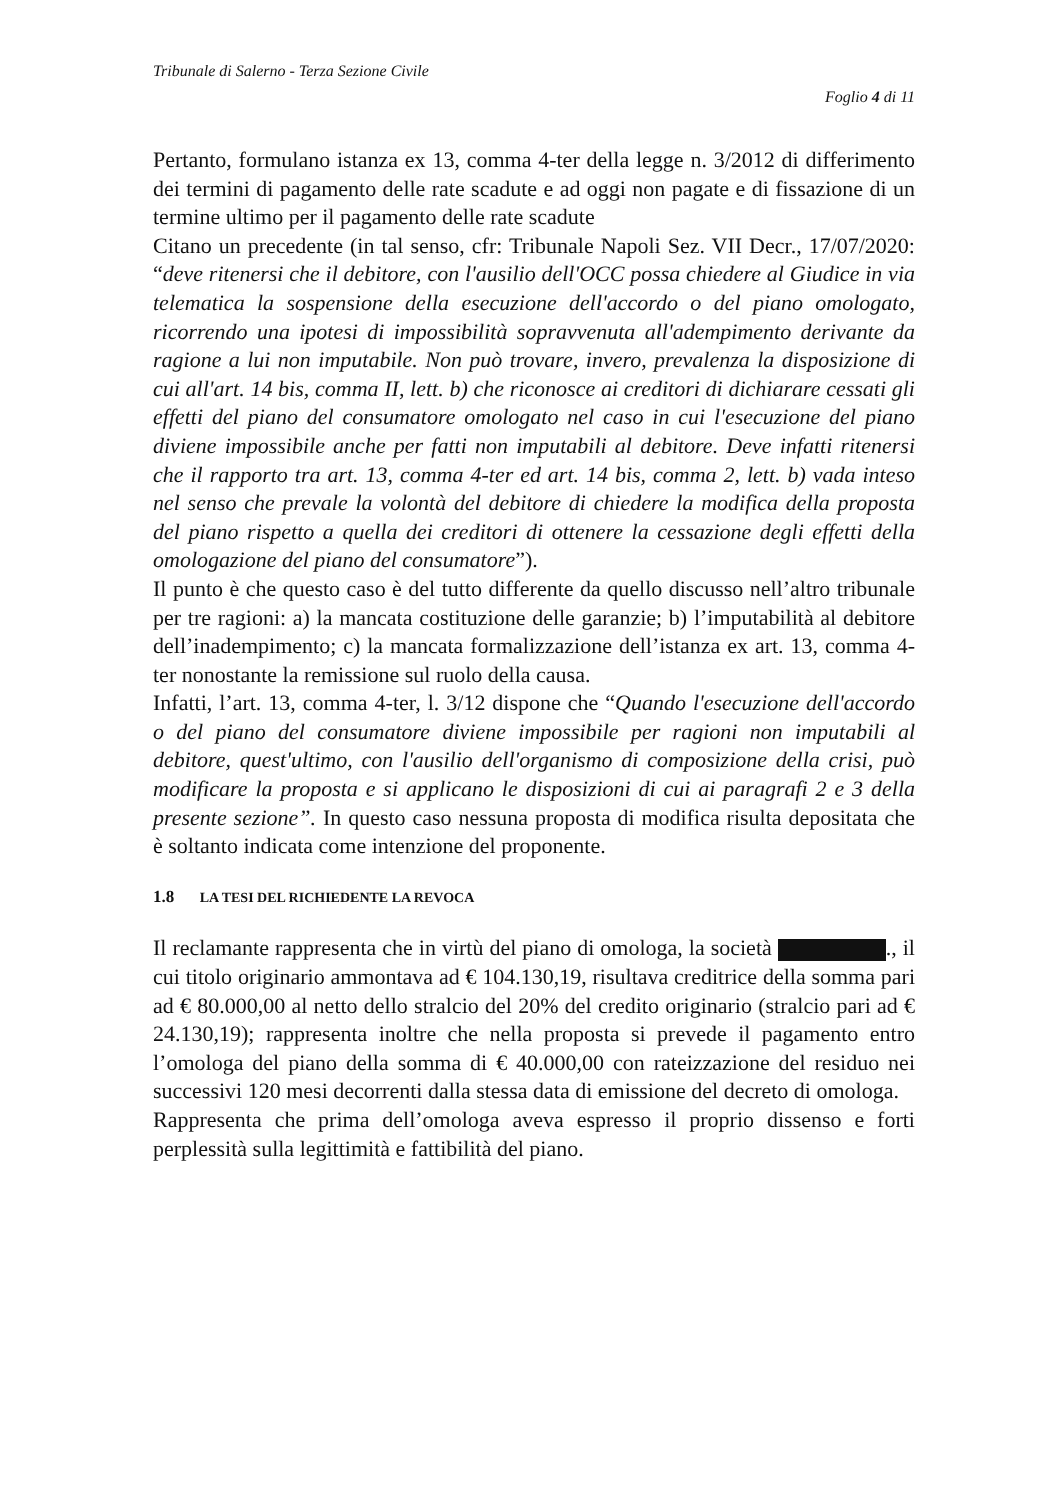Tribunale di Salerno - Terza Sezione Civile
Foglio 4 di 11
Pertanto, formulano istanza ex 13, comma 4-ter della legge n. 3/2012 di differimento dei termini di pagamento delle rate scadute e ad oggi non pagate e di fissazione di un termine ultimo per il pagamento delle rate scadute
Citano un precedente (in tal senso, cfr: Tribunale Napoli Sez. VII Decr., 17/07/2020: “deve ritenersi che il debitore, con l'ausilio dell'OCC possa chiedere al Giudice in via telematica la sospensione della esecuzione dell'accordo o del piano omologato, ricorrendo una ipotesi di impossibilità sopravvenuta all'adempimento derivante da ragione a lui non imputabile. Non può trovare, invero, prevalenza la disposizione di cui all'art. 14 bis, comma II, lett. b) che riconosce ai creditori di dichiarare cessati gli effetti del piano del consumatore omologato nel caso in cui l'esecuzione del piano diviene impossibile anche per fatti non imputabili al debitore. Deve infatti ritenersi che il rapporto tra art. 13, comma 4-ter ed art. 14 bis, comma 2, lett. b) vada inteso nel senso che prevale la volontà del debitore di chiedere la modifica della proposta del piano rispetto a quella dei creditori di ottenere la cessazione degli effetti della omologazione del piano del consumatore”).
Il punto è che questo caso è del tutto differente da quello discusso nell’altro tribunale per tre ragioni: a) la mancata costituzione delle garanzie; b) l’imputabilità al debitore dell’inadempimento; c) la mancata formalizzazione dell’istanza ex art. 13, comma 4-ter nonostante la remissione sul ruolo della causa.
Infatti, l’art. 13, comma 4-ter, l. 3/12 dispone che “Quando l'esecuzione dell'accordo o del piano del consumatore diviene impossibile per ragioni non imputabili al debitore, quest'ultimo, con l'ausilio dell'organismo di composizione della crisi, può modificare la proposta e si applicano le disposizioni di cui ai paragrafi 2 e 3 della presente sezione”. In questo caso nessuna proposta di modifica risulta depositata che è soltanto indicata come intenzione del proponente.
1.8 LA TESI DEL RICHIEDENTE LA REVOCA
Il reclamante rappresenta che in virtù del piano di omologa, la società ., il cui titolo originario ammontava ad € 104.130,19, risultava creditrice della somma pari ad € 80.000,00 al netto dello stralcio del 20% del credito originario (stralcio pari ad € 24.130,19); rappresenta inoltre che nella proposta si prevede il pagamento entro l’omologa del piano della somma di € 40.000,00 con rateizzazione del residuo nei successivi 120 mesi decorrenti dalla stessa data di emissione del decreto di omologa.
Rappresenta che prima dell’omologa aveva espresso il proprio dissenso e forti perplessità sulla legittimità e fattibilità del piano.